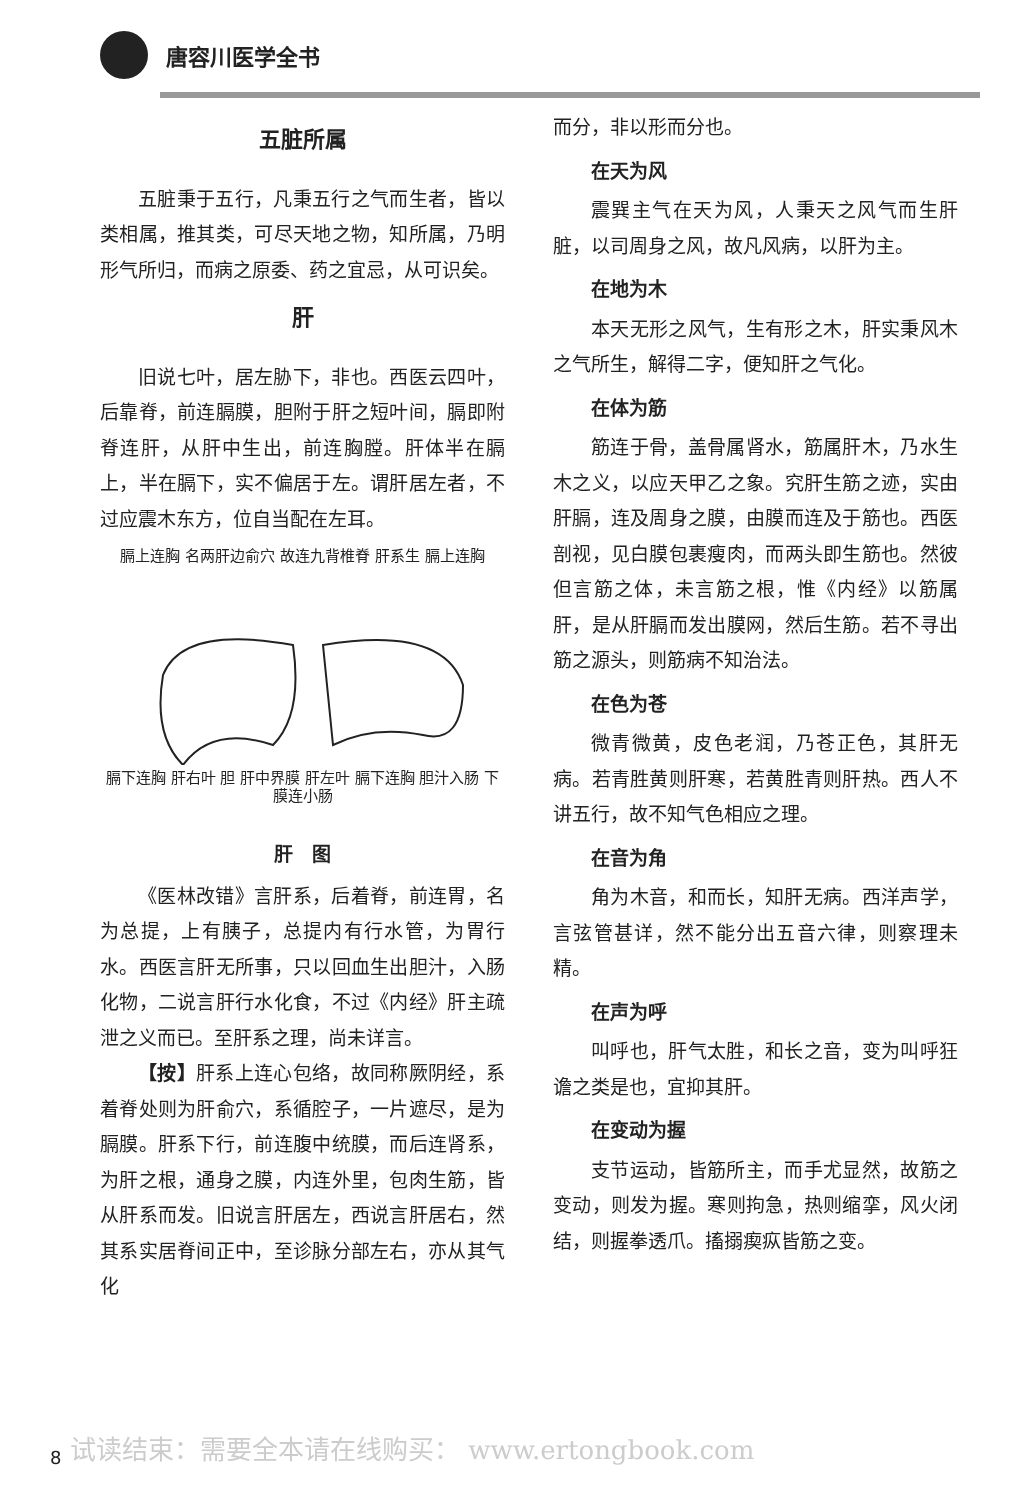唐容川医学全书
五脏所属
五脏秉于五行，凡秉五行之气而生者，皆以类相属，推其类，可尽天地之物，知所属，乃明形气所归，而病之原委、药之宜忌，从可识矣。
肝
旧说七叶，居左胁下，非也。西医云四叶，后靠脊，前连膈膜，胆附于肝之短叶间，膈即附脊连肝，从肝中生出，前连胸膛。肝体半在膈上，半在膈下，实不偏居于左。谓肝居左者，不过应震木东方，位自当配在左耳。
膈上连胸 名两肝边俞穴 故连九背椎脊 肝系生 膈上连胸
膈下连胸 肝右叶 胆 肝中界膜 肝左叶 膈下连胸 胆汁入肠 下膜连小肠
肝　图
《医林改错》言肝系，后着脊，前连胃，名为总提，上有胰子，总提内有行水管，为胃行水。西医言肝无所事，只以回血生出胆汁，入肠化物，二说言肝行水化食，不过《内经》肝主疏泄之义而已。至肝系之理，尚未详言。
【按】肝系上连心包络，故同称厥阴经，系着脊处则为肝俞穴，系循腔子，一片遮尽，是为膈膜。肝系下行，前连腹中统膜，而后连肾系，为肝之根，通身之膜，内连外里，包肉生筋，皆从肝系而发。旧说言肝居左，西说言肝居右，然其系实居脊间正中，至诊脉分部左右，亦从其气化
而分，非以形而分也。
在天为风
震巽主气在天为风，人秉天之风气而生肝脏，以司周身之风，故凡风病，以肝为主。
在地为木
本天无形之风气，生有形之木，肝实秉风木之气所生，解得二字，便知肝之气化。
在体为筋
筋连于骨，盖骨属肾水，筋属肝木，乃水生木之义，以应天甲乙之象。究肝生筋之迹，实由肝膈，连及周身之膜，由膜而连及于筋也。西医剖视，见白膜包裹瘦肉，而两头即生筋也。然彼但言筋之体，未言筋之根，惟《内经》以筋属肝，是从肝膈而发出膜网，然后生筋。若不寻出筋之源头，则筋病不知治法。
在色为苍
微青微黄，皮色老润，乃苍正色，其肝无病。若青胜黄则肝寒，若黄胜青则肝热。西人不讲五行，故不知气色相应之理。
在音为角
角为木音，和而长，知肝无病。西洋声学，言弦管甚详，然不能分出五音六律，则察理未精。
在声为呼
叫呼也，肝气太胜，和长之音，变为叫呼狂谵之类是也，宜抑其肝。
在变动为握
支节运动，皆筋所主，而手尤显然，故筋之变动，则发为握。寒则拘急，热则缩挛，风火闭结，则握拳透爪。搐搦瘈疭皆筋之变。
8
试读结束：需要全本请在线购买： www.ertongbook.com